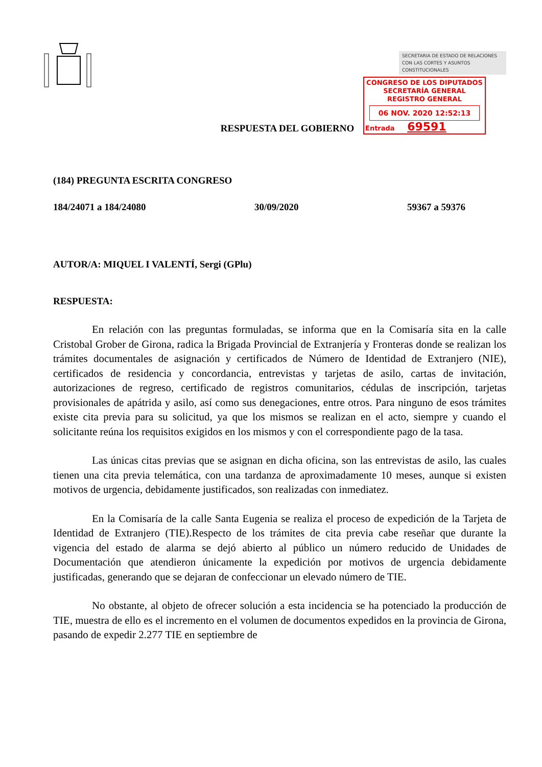SECRETARIA DE ESTADO DE RELACIONES CON LAS CORTES Y ASUNTOS CONSTITUCIONALES
CONGRESO DE LOS DIPUTADOS
SECRETARÍA GENERAL
REGISTRO GENERAL
06 NOV. 2020 12:52:13
Entrada 69591
RESPUESTA DEL GOBIERNO
(184) PREGUNTA ESCRITA CONGRESO
184/24071 a 184/24080 30/09/2020 59367 a 59376
AUTOR/A: MIQUEL I VALENTÍ, Sergi (GPlu)
RESPUESTA:
En relación con las preguntas formuladas, se informa que en la Comisaría sita en la calle Cristobal Grober de Girona, radica la Brigada Provincial de Extranjería y Fronteras donde se realizan los trámites documentales de asignación y certificados de Número de Identidad de Extranjero (NIE), certificados de residencia y concordancia, entrevistas y tarjetas de asilo, cartas de invitación, autorizaciones de regreso, certificado de registros comunitarios, cédulas de inscripción, tarjetas provisionales de apátrida y asilo, así como sus denegaciones, entre otros. Para ninguno de esos trámites existe cita previa para su solicitud, ya que los mismos se realizan en el acto, siempre y cuando el solicitante reúna los requisitos exigidos en los mismos y con el correspondiente pago de la tasa.
Las únicas citas previas que se asignan en dicha oficina, son las entrevistas de asilo, las cuales tienen una cita previa telemática, con una tardanza de aproximadamente 10 meses, aunque si existen motivos de urgencia, debidamente justificados, son realizadas con inmediatez.
En la Comisaría de la calle Santa Eugenia se realiza el proceso de expedición de la Tarjeta de Identidad de Extranjero (TIE).Respecto de los trámites de cita previa cabe reseñar que durante la vigencia del estado de alarma se dejó abierto al público un número reducido de Unidades de Documentación que atendieron únicamente la expedición por motivos de urgencia debidamente justificadas, generando que se dejaran de confeccionar un elevado número de TIE.
No obstante, al objeto de ofrecer solución a esta incidencia se ha potenciado la producción de TIE, muestra de ello es el incremento en el volumen de documentos expedidos en la provincia de Girona, pasando de expedir 2.277 TIE en septiembre de